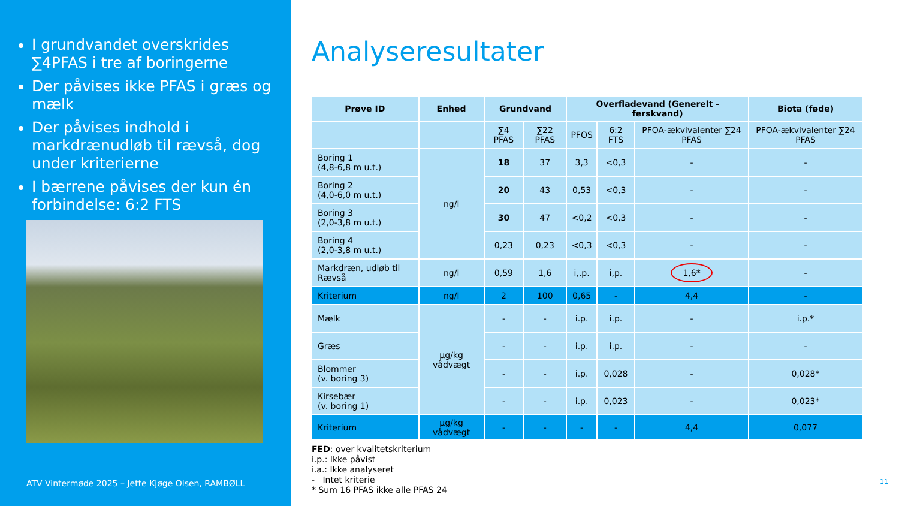I grundvandet overskrides ∑4PFAS i tre af boringerne
Der påvises ikke PFAS i græs og mælk
Der påvises indhold i markdrænudløb til rævså, dog under kriterierne
I bærrene påvises der kun én forbindelse: 6:2 FTS
ATV Vintermøde 2025 – Jette Kjøge Olsen, RAMBØLL
Analyseresultater
| Prøve ID | Enhed | Grundvand | | Overfladevand (Generelt - ferskvand) | | | Biota (føde) |
| --- | --- | --- | --- | --- | --- | --- | --- |
| | | ∑4 PFAS | ∑22 PFAS | PFOS | 6:2 FTS | PFOA-ækvivalenter ∑24 PFAS | PFOA-ækvivalenter ∑24 PFAS |
| Boring 1 (4,8-6,8 m u.t.) | ng/l | 18 | 37 | 3,3 | <0,3 | - | - |
| Boring 2 (4,0-6,0 m u.t.) | | 20 | 43 | 0,53 | <0,3 | - | - |
| Boring 3 (2,0-3,8 m u.t.) | | 30 | 47 | <0,2 | <0,3 | - | - |
| Boring 4 (2,0-3,8 m u.t.) | | 0,23 | 0,23 | <0,3 | <0,3 | - | - |
| Markdræn, udløb til Rævså | ng/l | 0,59 | 1,6 | i,.p. | i,p. | 1,6* | - |
| Kriterium | ng/l | 2 | 100 | 0,65 | - | 4,4 | - |
| Mælk | µg/kg vådvægt | - | - | i.p. | i.p. | - | i.p.* |
| Græs | | - | - | i.p. | i.p. | - | - |
| Blommer (v. boring 3) | | - | - | i.p. | 0,028 | - | 0,028* |
| Kirsebær (v. boring 1) | | - | - | i.p. | 0,023 | - | 0,023* |
| Kriterium | µg/kg vådvægt | - | - | - | - | 4,4 | 0,077 |
FED: over kvalitetskriterium
i.p.: Ikke påvist
i.a.: Ikke analyseret
- Intet kriterie
* Sum 16 PFAS ikke alle PFAS 24
11